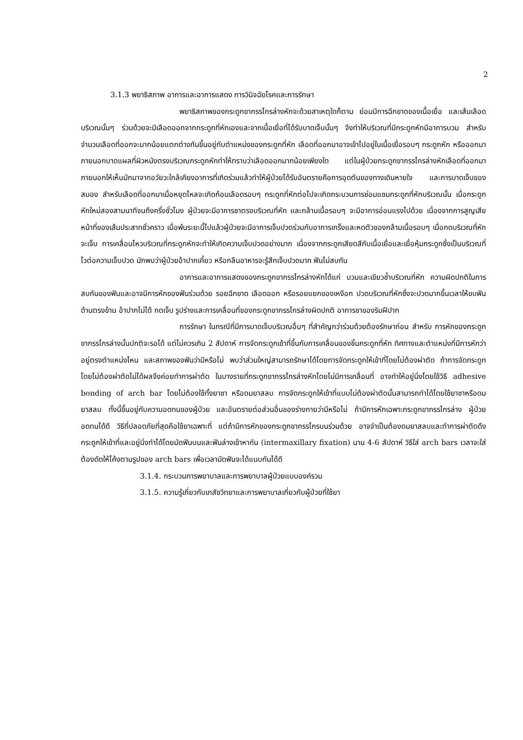2
3.1.3 พยาธิสภาพ อาการและอาการแสดง การวินิจฉัยโรคและการรักษา
พยาธิสภาพของกระดูกขากรรไกรล่างหักจะด้วยสาเหตุใดก็ตาม ย่อมมีการฉีกขาดของเนื้อเยื่อ และเส้นเลือดบริเวณนั้นๆ ร่วมด้วยจะมีเลือดออกจากกระดูกที่หักเองและจากเนื้อเยื่อที่ได้รับบาดเจ็บนั้นๆ จึงทำให้บริเวณที่มีกระดูกหักมีอาการบวม สำหรับจำนวนเลือดที่ออกจะมากน้อยแตกต่างกันขึ้นอยู่กับตำแหน่งของกระดูกที่หัก เลือดที่ออกมาอาจเข้าไปอยู่ในเนื้อเยื่อรอบๆ กระดูกหัก หรือออกมาภายนอกบาดแผลที่ผิวหนังตรงบริเวณกระดูกหักทำให้ทราบว่าเลือดออกมากน้อยเพียงใด แต่ในผู้ป่วยกระดูกขากรรไกรล่างหักเลือดที่ออกมาภายนอกให้เห็นมักมาจากอวัยวะใกล้เคียงอาการที่เกิดร่วมแล้วทำให้ผู้ป่วยได้รับอันตรายคือการอุดตันของทางเดินหายใจ และการบาดเจ็บของสมอง สำหรับเลือดที่ออกมาเมื่อหยุดไหลจะเกิดก้อนเลือดรอบๆ กระดูกที่หักต่อไปจะเกิดกระบวนการซ่อมแซมกระดูกที่หักบริเวณนั้น เมื่อกระดูกหักใหม่สองสามนาทีจนถึงครึ่งชั่วโมง ผู้ป่วยจะมีอาการชาตรงบริเวณที่หัก และกล้ามเนื้อรอบๆ จะมีอาการอ่อนแรงไปด้วย เนื่องจากการสูญเสียหน้าที่ของเส้นประสาทชั่วคราว เมื่อพ้นระยะนี้ไปแล้วผู้ป่วยจะมีอาการเจ็บปวดร่วมกับอาการเกร็งและหดตัวของกล้ามเนื้อรอบๆ เมื่อกดบริเวณที่หักจะเจ็บ การเคลื่อนไหวบริเวณที่กระดูกหักจะทำให้เกิดความเจ็บปวดอย่างมาก เนื่องจากกระดูกเสียดสีกับเนื้อเยื่อและเยื่อหุ้มกระดูกซึ่งเป็นบริเวณที่ไวต่อความเจ็บปวด มักพบว่าผู้ป่วยอ้าปากเคี้ยว หรือกลืนอาหารจะรู้สึกเจ็บปวดมาก ฟันไม่สบกัน
อาการและอาการแสดงของกระดูกขากรรไกรล่างหักได้แก่ บวมและเขียวช้ำบริเวณที่หัก ความผิดปกติในการสบกันของฟันและอาจมีการหักของฟันร่วมด้วย รอยฉีกขาด เลือดออก หรือรอยแยกของเหงือก ปวดบริเวณที่หักซึ่งจะปวดมากขึ้นเวลาให้ขบฟันด้านตรงข้าม อ้าปากไม่ได้ กดเจ็บ รูปร่างและการเคลื่อนที่ของกระดูกขากรรไกรล่างผิดปกติ อาการชาของริมฝีปาก
การรักษา ในกรณีที่มีการบาดเจ็บบริเวณอื่นๆ ที่สำคัญกว่าร่วมด้วยต้องรักษาก่อน สำหรับ การหักของกระดูกขากรรไกรล่างนั้นปกติจะรอได้ แต่ไม่ควรเกิน 2 สัปดาห์ การจัดกระดูกเข้าที่ขึ้นกับการเคลื่อนของชิ้นกระดูกที่หัก ทิศทางและตำแหน่งที่มีการหักว่าอยู่ตรงตำแหน่งไหน และสภาพของฟันว่ามีหรือไม่ พบว่าส่วนใหญ่สามารถรักษาได้โดยการจัดกระดูกให้เข้าที่โดยไม่ต้องผ่าตัด ถ้าการจัดกระดูกโดยไม่ต้องผ่าตัดไม่ได้ผลจึงค่อยทำการผ่าตัด ในบางรายที่กระดูกขากรรไกรล่างหักโดยไม่มีการเคลื่อนที่ อาจทำให้อยู่นิ่งโดยใช้วิธี adhesive bonding of arch bar โดยไม่ต้องใช้ทั้งยาชา หรือดมยาสลบ การจัดกระดูกให้เข้าที่แบบไม่ต้องผ่าตัดนั้นสามารถทำได้โดยใช้ยาชาหรือดมยาสลบ ทั้งนี้ขึ้นอยู่กับความอดทนของผู้ป่วย และอันตรายต่อส่วนอื่นของร่างกายว่ามีหรือไม่ ถ้ามีการหักเฉพาะกระดูกขากรรไกรล่าง ผู้ป่วยอดทนได้ดี วิธีที่ปลอดภัยที่สุดคือใช้ยาเฉพาะที่ แต่ถ้ามีการหักของกระดูกขากรรไกรบนร่วมด้วย อาจจำเป็นต้องดมยาสลบและทำการผ่าตัดดึงกระดูกให้เข้าที่และอยู่นิ่งทำได้โดยมัดฟันบนและฟันล่างเข้าหากัน (intermaxillary fixation) นาน 4-6 สัปดาห์ วิธีใส่ arch bars เวลาจะใส่ต้องดัดให้โค้งตามรูปของ arch bars เพื่อเวลามัดฟันจะได้แนบกันได้ดี
3.1.4. กระบวนการพยาบาลและการพยาบาลผู้ป่วยแบบองค์รวม
3.1.5. ความรู้เกี่ยวกับเภสัชวิทยาและการพยาบาลเกี่ยวกับผู้ป่วยที่ใช้ยา